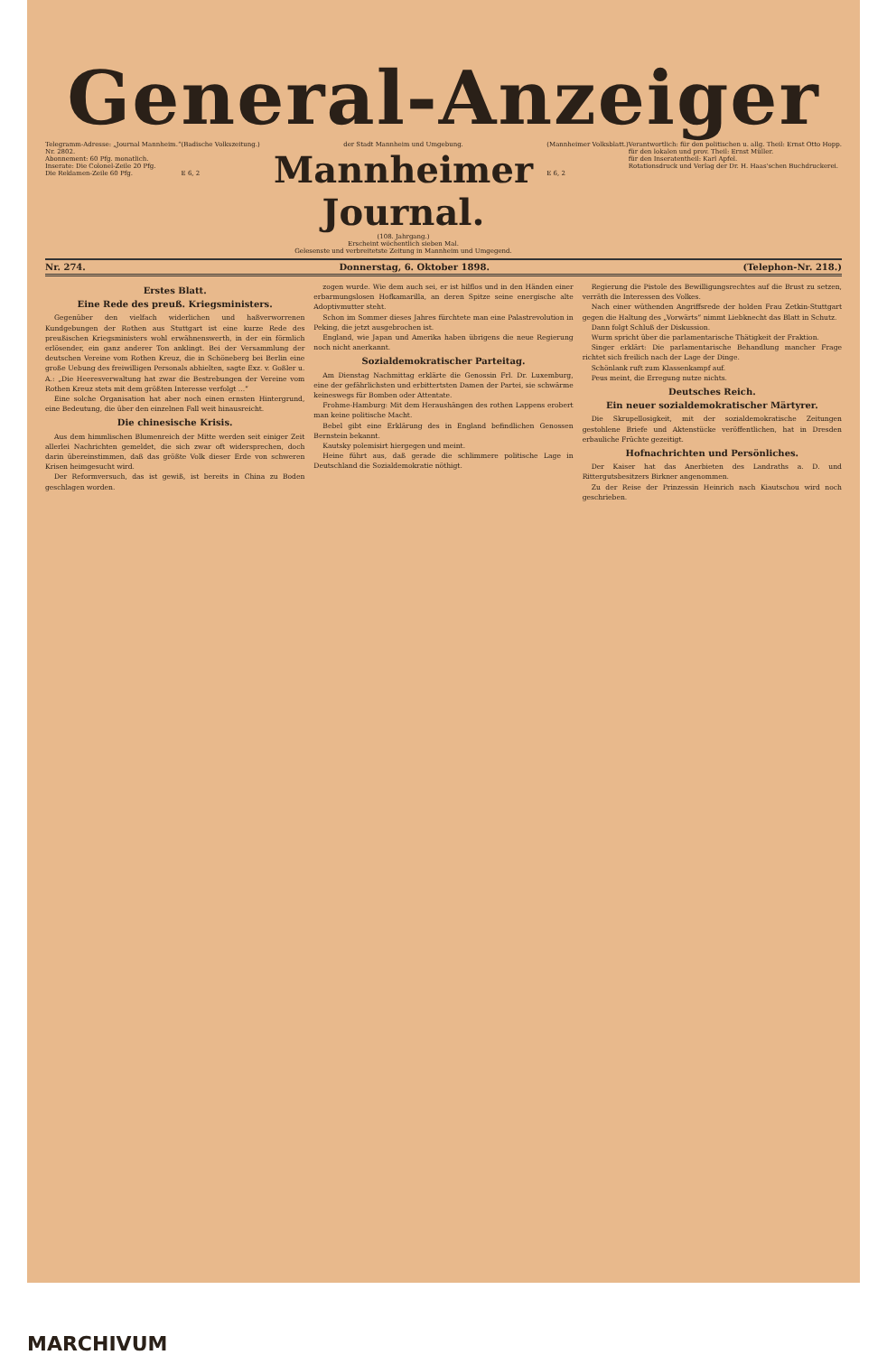General-Anzeiger
Telegramm-Adresse: „Journal Mannheim.“
Nr. 2802.
Abonnement: 60 Pfg. monatlich.
Inserate: Die Colonel-Zeile 20 Pfg.
Die Reklamen-Zeile 60 Pfg.
(Badische Volkszeitung.)
E 6, 2
der Stadt Mannheim und Umgebung.
Mannheimer Journal.
(108. Jahrgang.)
Erscheint wöchentlich sieben Mal.
Gelesenste und verbreitetste Zeitung in Mannheim und Umgegend.
(Mannheimer Volksblatt.)
E 6, 2
Verantwortlich: für den politischen u. allg. Theil: Ernst Otto Hopp.
für den lokalen und prov. Theil: Ernst Müller.
für den Inseratentheil: Karl Apfel.
Rotationsdruck und Verlag der Dr. H. Haas'schen Buchdruckerei.
Nr. 274. Donnerstag, 6. Oktober 1898. (Telephon-Nr. 218.)
Erstes Blatt.
Eine Rede des preuß. Kriegsministers.
Gegenüber den vielfach widerlichen und haßverworrenen Kundgebungen der Rothen aus Stuttgart ist eine kurze Rede des preußischen Kriegsministers wohl erwähnenswerth, in der ein förmlich erlösender, ein ganz anderer Ton anklingt. Bei der Versammlung der deutschen Vereine vom Rothen Kreuz, die in Schöneberg bei Berlin eine große Uebung des freiwilligen Personals abhielten, sagte Exz. v. Goßler u. A.: „Die Heeresverwaltung hat zwar die Bestrebungen der Vereine vom Rothen Kreuz stets mit dem größten Interesse verfolgt ...“
Eine solche Organisation hat aber noch einen ernsten Hintergrund, eine Bedeutung, die über den einzelnen Fall weit hinausreicht.
Die chinesische Krisis.
Aus dem himmlischen Blumenreich der Mitte werden seit einiger Zeit allerlei Nachrichten gemeldet, die sich zwar oft widersprechen, doch darin übereinstimmen, daß das größte Volk dieser Erde von schweren Krisen heimgesucht wird.
Der Reformversuch, das ist gewiß, ist bereits in China zu Boden geschlagen worden.
zogen wurde. Wie dem auch sei, er ist hilflos und in den Händen einer erbarmungslosen Hofkamarilla, an deren Spitze seine energische alte Adoptivmutter steht.
Schon im Sommer dieses Jahres fürchtete man eine Palastrevolution in Peking, die jetzt ausgebrochen ist.
England, wie Japan und Amerika haben übrigens die neue Regierung noch nicht anerkannt.
Sozialdemokratischer Parteitag.
Am Dienstag Nachmittag erklärte die Genossin Frl. Dr. Luxemburg, eine der gefährlichsten und erbittertsten Damen der Partei, sie schwärme keineswegs für Bomben oder Attentate.
Frohme-Hamburg: Mit dem Heraushängen des rothen Lappens erobert man keine politische Macht.
Bebel gibt eine Erklärung des in England befindlichen Genossen Bernstein bekannt.
Kautsky polemisirt hiergegen und meint.
Heine führt aus, daß gerade die schlimmere politische Lage in Deutschland die Sozialdemokratie nöthigt.
Regierung die Pistole des Bewilligungsrechtes auf die Brust zu setzen, verräth die Interessen des Volkes.
Nach einer wüthenden Angriffsrede der holden Frau Zetkin-Stuttgart gegen die Haltung des „Vorwärts“ nimmt Liebknecht das Blatt in Schutz.
Dann folgt Schluß der Diskussion.
Wurm spricht über die parlamentarische Thätigkeit der Fraktion.
Singer erklärt: Die parlamentarische Behandlung mancher Frage richtet sich freilich nach der Lage der Dinge.
Schönlank ruft zum Klassenkampf auf.
Peus meint, die Erregung nutze nichts.
Deutsches Reich.
Ein neuer sozialdemokratischer Märtyrer.
Die Skrupellosigkeit, mit der sozialdemokratische Zeitungen gestohlene Briefe und Aktenstücke veröffentlichen, hat in Dresden erbauliche Früchte gezeitigt.
Hofnachrichten und Persönliches.
Der Kaiser hat das Anerbieten des Landraths a. D. und Rittergutsbesitzers Birkner angenommen.
Zu der Reise der Prinzessin Heinrich nach Kiautschou wird noch geschrieben.
MARCHIVUM